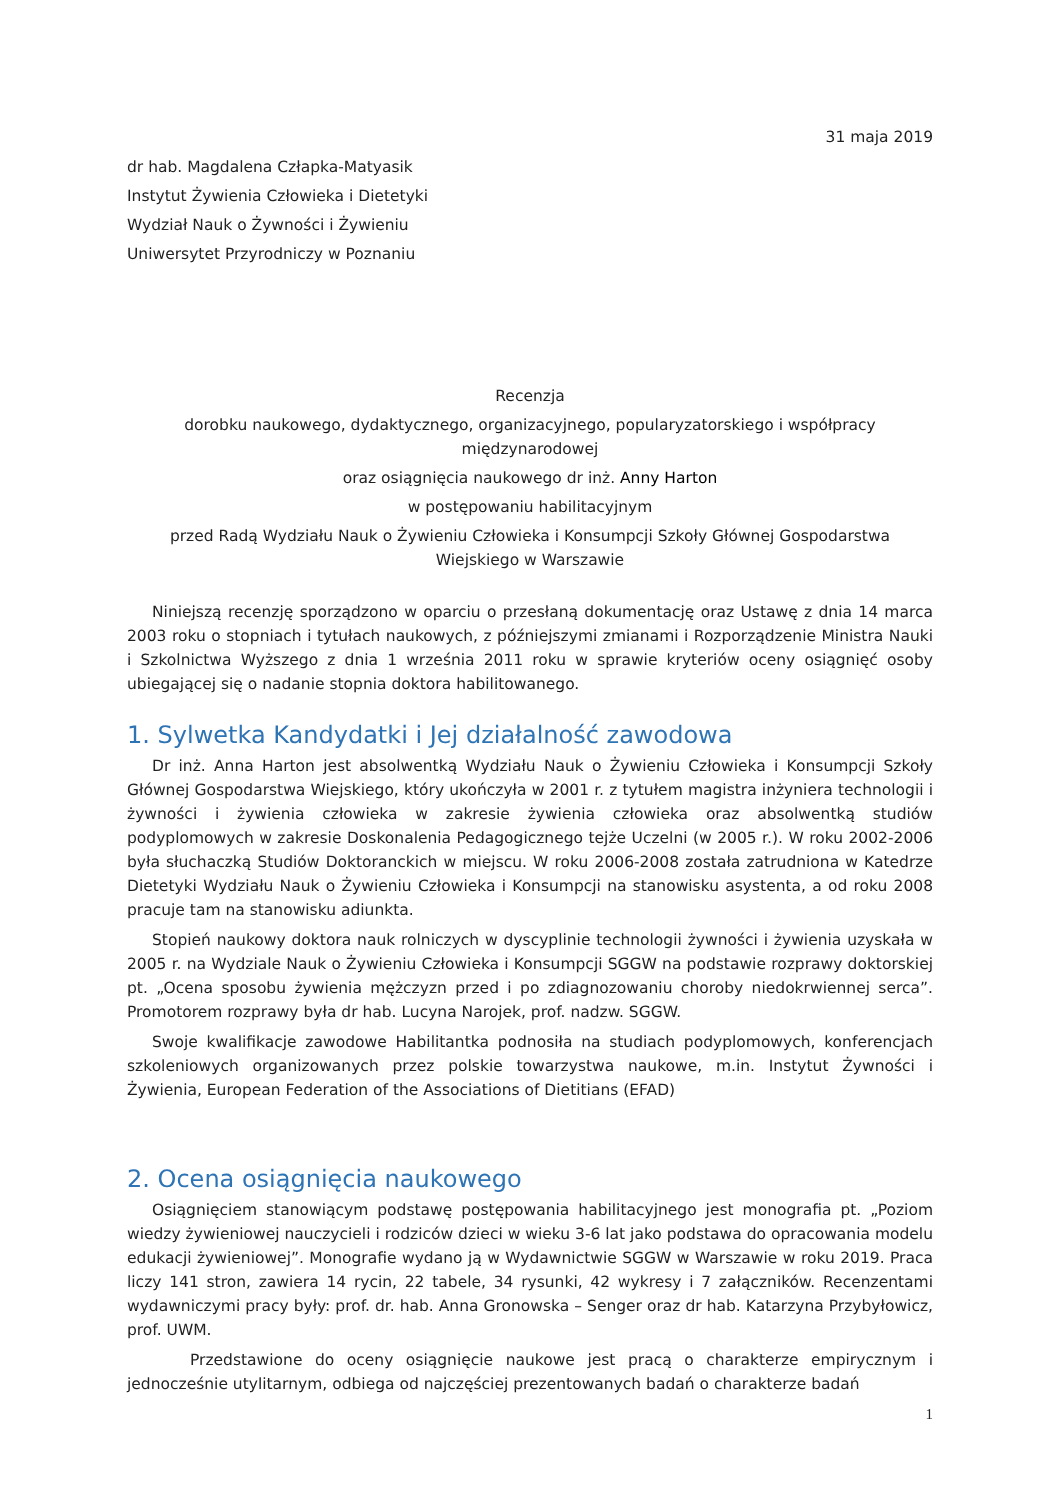31 maja 2019
dr hab. Magdalena Człapka-Matyasik
Instytut Żywienia Człowieka i Dietetyki
Wydział Nauk o Żywności i Żywieniu
Uniwersytet Przyrodniczy w Poznaniu
Recenzja
dorobku naukowego, dydaktycznego, organizacyjnego, popularyzatorskiego i współpracy międzynarodowej
oraz osiągnięcia naukowego dr inż. Anny Harton
w postępowaniu habilitacyjnym
przed Radą Wydziału Nauk o Żywieniu Człowieka i Konsumpcji Szkoły Głównej Gospodarstwa Wiejskiego w Warszawie
Niniejszą recenzję sporządzono w oparciu o przesłaną dokumentację oraz Ustawę z dnia 14 marca 2003 roku o stopniach i tytułach naukowych, z późniejszymi zmianami i Rozporządzenie Ministra Nauki i Szkolnictwa Wyższego z dnia 1 września 2011 roku w sprawie kryteriów oceny osiągnięć osoby ubiegającej się o nadanie stopnia doktora habilitowanego.
1. Sylwetka Kandydatki i Jej działalność zawodowa
Dr inż. Anna Harton jest absolwentką Wydziału Nauk o Żywieniu Człowieka i Konsumpcji Szkoły Głównej Gospodarstwa Wiejskiego, który ukończyła w 2001 r. z tytułem magistra inżyniera technologii i żywności i żywienia człowieka w zakresie żywienia człowieka oraz absolwentką studiów podyplomowych w zakresie Doskonalenia Pedagogicznego tejże Uczelni (w 2005 r.). W roku 2002-2006 była słuchaczką Studiów Doktoranckich w miejscu. W roku 2006-2008 została zatrudniona w Katedrze Dietetyki Wydziału Nauk o Żywieniu Człowieka i Konsumpcji na stanowisku asystenta, a od roku 2008 pracuje tam na stanowisku adiunkta.
Stopień naukowy doktora nauk rolniczych w dyscyplinie technologii żywności i żywienia uzyskała w 2005 r. na Wydziale Nauk o Żywieniu Człowieka i Konsumpcji SGGW na podstawie rozprawy doktorskiej pt. „Ocena sposobu żywienia mężczyzn przed i po zdiagnozowaniu choroby niedokrwiennej serca”. Promotorem rozprawy była dr hab. Lucyna Narojek, prof. nadzw. SGGW.
Swoje kwalifikacje zawodowe Habilitantka podnosiła na studiach podyplomowych, konferencjach szkoleniowych organizowanych przez polskie towarzystwa naukowe, m.in. Instytut Żywności i Żywienia, European Federation of the Associations of Dietitians (EFAD)
2. Ocena osiągnięcia naukowego
Osiągnięciem stanowiącym podstawę postępowania habilitacyjnego jest monografia pt. „Poziom wiedzy żywieniowej nauczycieli i rodziców dzieci w wieku 3-6 lat jako podstawa do opracowania modelu edukacji żywieniowej”. Monografie wydano ją w Wydawnictwie SGGW w Warszawie w roku 2019. Praca liczy 141 stron, zawiera 14 rycin, 22 tabele, 34 rysunki, 42 wykresy i 7 załączników. Recenzentami wydawniczymi pracy były: prof. dr. hab. Anna Gronowska – Senger oraz dr hab. Katarzyna Przybyłowicz, prof. UWM.
Przedstawione do oceny osiągnięcie naukowe jest pracą o charakterze empirycznym i jednocześnie utylitarnym, odbiega od najczęściej prezentowanych badań o charakterze badań
1